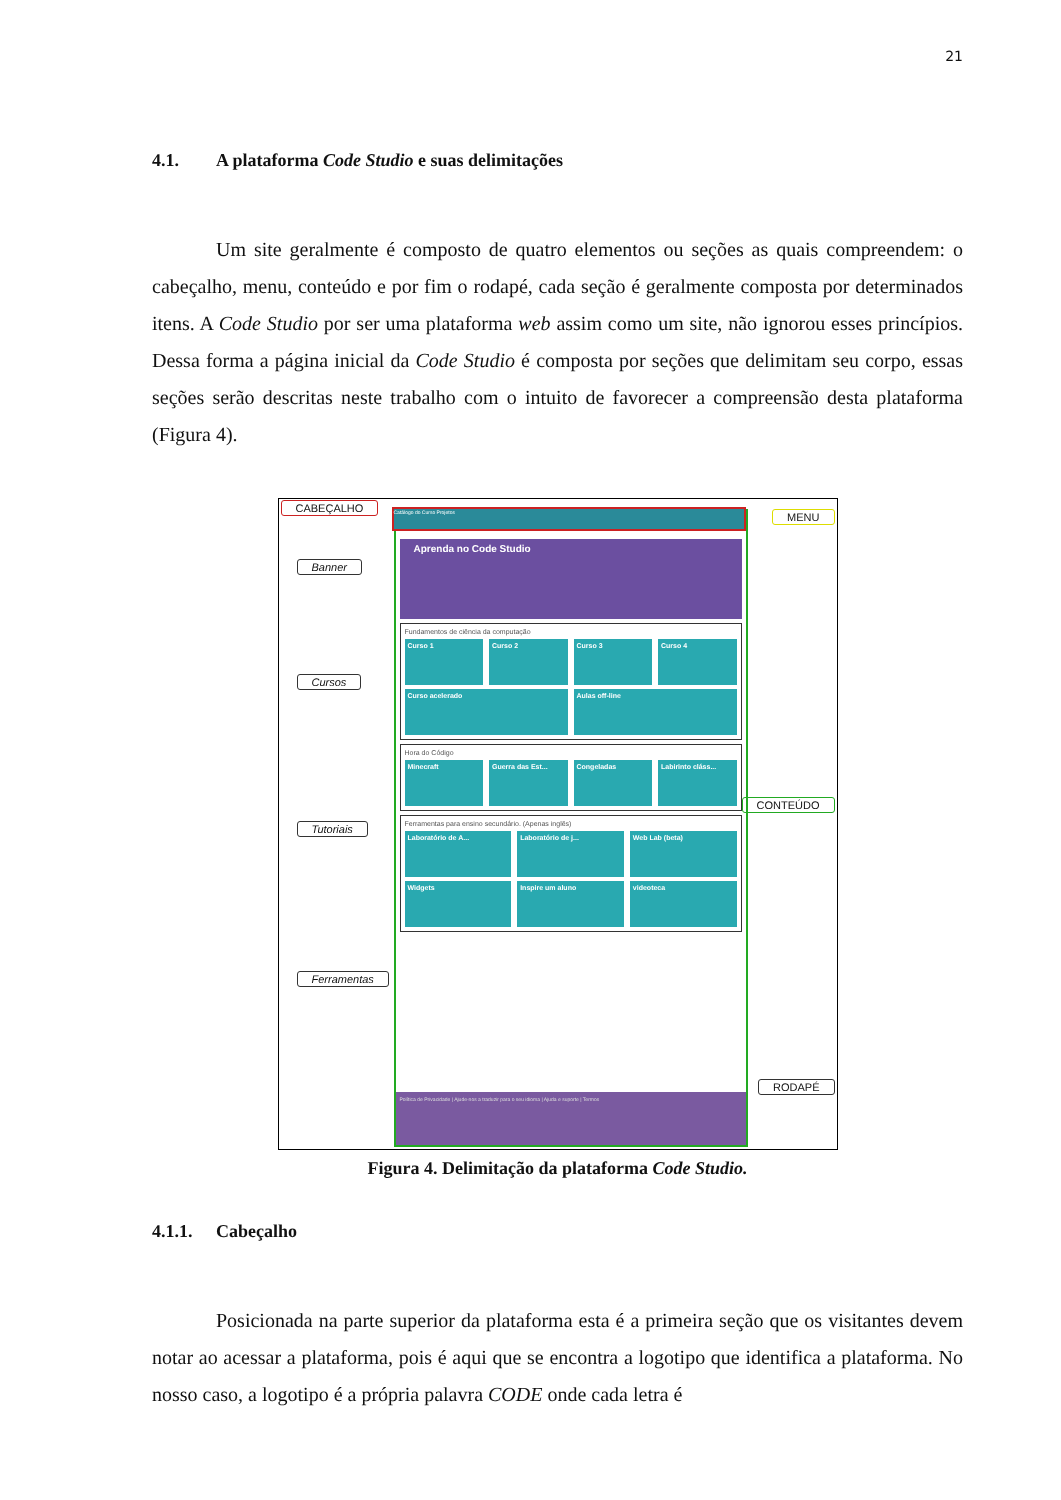21
4.1. A plataforma Code Studio e suas delimitações
Um site geralmente é composto de quatro elementos ou seções as quais compreendem: o cabeçalho, menu, conteúdo e por fim o rodapé, cada seção é geralmente composta por determinados itens. A Code Studio por ser uma plataforma web assim como um site, não ignorou esses princípios. Dessa forma a página inicial da Code Studio é composta por seções que delimitam seu corpo, essas seções serão descritas neste trabalho com o intuito de favorecer a compreensão desta plataforma (Figura 4).
CABEÇALHO
MENU
Banner
Cursos
Tutoriais
Ferramentas
CONTEÚDO
RODAPÉ
Aprenda no Code Studio
Fundamentos de ciência da computação
Curso 1 Curso 2 Curso 3 Curso 4
Curso acelerado Aulas off-line
Hora do Código
Minecraft Guerra das Est... Congeladas Labirinto cláss...
Ferramentas para ensino secundário. (Apenas inglês)
Laboratório de A... Laboratório de j... Web Lab (beta)
Widgets Inspire um aluno videoteca
Política de Privacidade | Ajude-nos a traduzir para o seu idioma | Ajuda e suporte | Termos
Catálogo do Curso Projetos
Figura 4. Delimitação da plataforma Code Studio.
4.1.1. Cabeçalho
Posicionada na parte superior da plataforma esta é a primeira seção que os visitantes devem notar ao acessar a plataforma, pois é aqui que se encontra a logotipo que identifica a plataforma. No nosso caso, a logotipo é a própria palavra CODE onde cada letra é